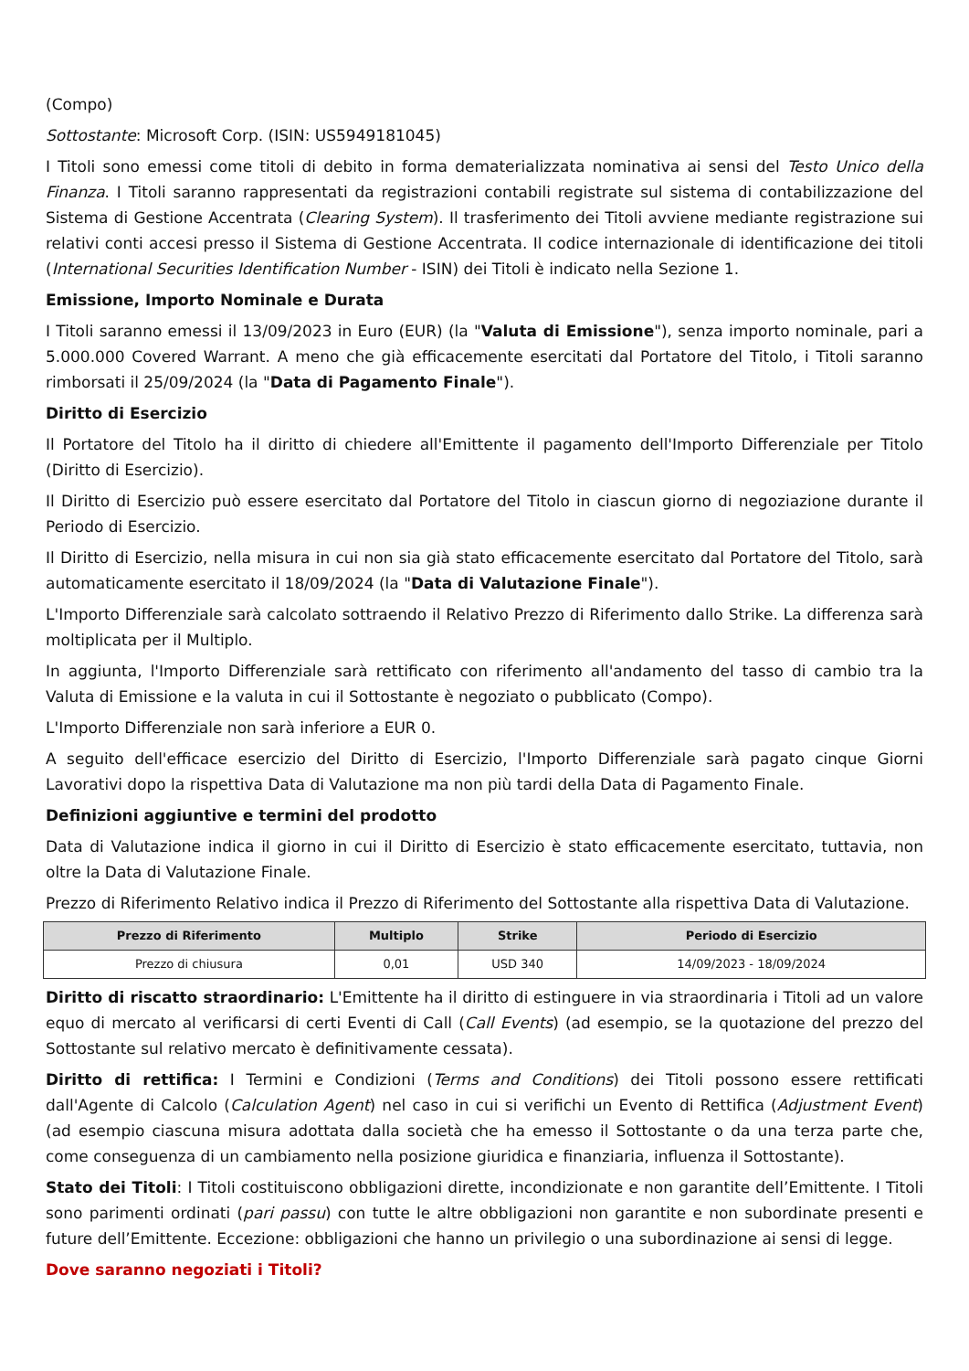(Compo)
Sottostante: Microsoft Corp. (ISIN: US5949181045)
I Titoli sono emessi come titoli di debito in forma dematerializzata nominativa ai sensi del Testo Unico della Finanza. I Titoli saranno rappresentati da registrazioni contabili registrate sul sistema di contabilizzazione del Sistema di Gestione Accentrata (Clearing System). Il trasferimento dei Titoli avviene mediante registrazione sui relativi conti accesi presso il Sistema di Gestione Accentrata. Il codice internazionale di identificazione dei titoli (International Securities Identification Number - ISIN) dei Titoli è indicato nella Sezione 1.
Emissione, Importo Nominale e Durata
I Titoli saranno emessi il 13/09/2023 in Euro (EUR) (la "Valuta di Emissione"), senza importo nominale, pari a 5.000.000 Covered Warrant. A meno che già efficacemente esercitati dal Portatore del Titolo, i Titoli saranno rimborsati il 25/09/2024 (la "Data di Pagamento Finale").
Diritto di Esercizio
Il Portatore del Titolo ha il diritto di chiedere all'Emittente il pagamento dell'Importo Differenziale per Titolo (Diritto di Esercizio).
Il Diritto di Esercizio può essere esercitato dal Portatore del Titolo in ciascun giorno di negoziazione durante il Periodo di Esercizio.
Il Diritto di Esercizio, nella misura in cui non sia già stato efficacemente esercitato dal Portatore del Titolo, sarà automaticamente esercitato il 18/09/2024 (la "Data di Valutazione Finale").
L'Importo Differenziale sarà calcolato sottraendo il Relativo Prezzo di Riferimento dallo Strike. La differenza sarà moltiplicata per il Multiplo.
In aggiunta, l'Importo Differenziale sarà rettificato con riferimento all'andamento del tasso di cambio tra la Valuta di Emissione e la valuta in cui il Sottostante è negoziato o pubblicato (Compo).
L'Importo Differenziale non sarà inferiore a EUR 0.
A seguito dell'efficace esercizio del Diritto di Esercizio, l'Importo Differenziale sarà pagato cinque Giorni Lavorativi dopo la rispettiva Data di Valutazione ma non più tardi della Data di Pagamento Finale.
Definizioni aggiuntive e termini del prodotto
Data di Valutazione indica il giorno in cui il Diritto di Esercizio è stato efficacemente esercitato, tuttavia, non oltre la Data di Valutazione Finale.
Prezzo di Riferimento Relativo indica il Prezzo di Riferimento del Sottostante alla rispettiva Data di Valutazione.
| Prezzo di Riferimento | Multiplo | Strike | Periodo di Esercizio |
| --- | --- | --- | --- |
| Prezzo di chiusura | 0,01 | USD 340 | 14/09/2023 - 18/09/2024 |
Diritto di riscatto straordinario: L'Emittente ha il diritto di estinguere in via straordinaria i Titoli ad un valore equo di mercato al verificarsi di certi Eventi di Call (Call Events) (ad esempio, se la quotazione del prezzo del Sottostante sul relativo mercato è definitivamente cessata).
Diritto di rettifica: I Termini e Condizioni (Terms and Conditions) dei Titoli possono essere rettificati dall'Agente di Calcolo (Calculation Agent) nel caso in cui si verifichi un Evento di Rettifica (Adjustment Event) (ad esempio ciascuna misura adottata dalla società che ha emesso il Sottostante o da una terza parte che, come conseguenza di un cambiamento nella posizione giuridica e finanziaria, influenza il Sottostante).
Stato dei Titoli: I Titoli costituiscono obbligazioni dirette, incondizionate e non garantite dell’Emittente. I Titoli sono parimenti ordinati (pari passu) con tutte le altre obbligazioni non garantite e non subordinate presenti e future dell’Emittente. Eccezione: obbligazioni che hanno un privilegio o una subordinazione ai sensi di legge.
Dove saranno negoziati i Titoli?